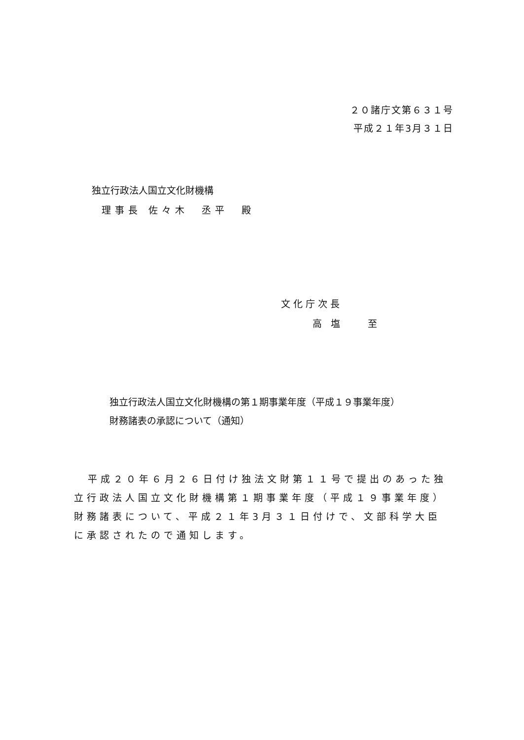２０諸庁文第６３１号
平成２１年3月３１日
独立行政法人国立文化財機構
理事長 佐々木　丞平　殿
文化庁次長
高 塩　　至
独立行政法人国立文化財機構の第１期事業年度（平成１９事業年度）
財務諸表の承認について（通知）
平成２０年６月２６日付け独法文財第１１号で提出のあった独立行政法人国立文化財機構第１期事業年度（平成１９事業年度）財務諸表について、平成２１年3月３１日付けで、文部科学大臣に承認されたので通知します。